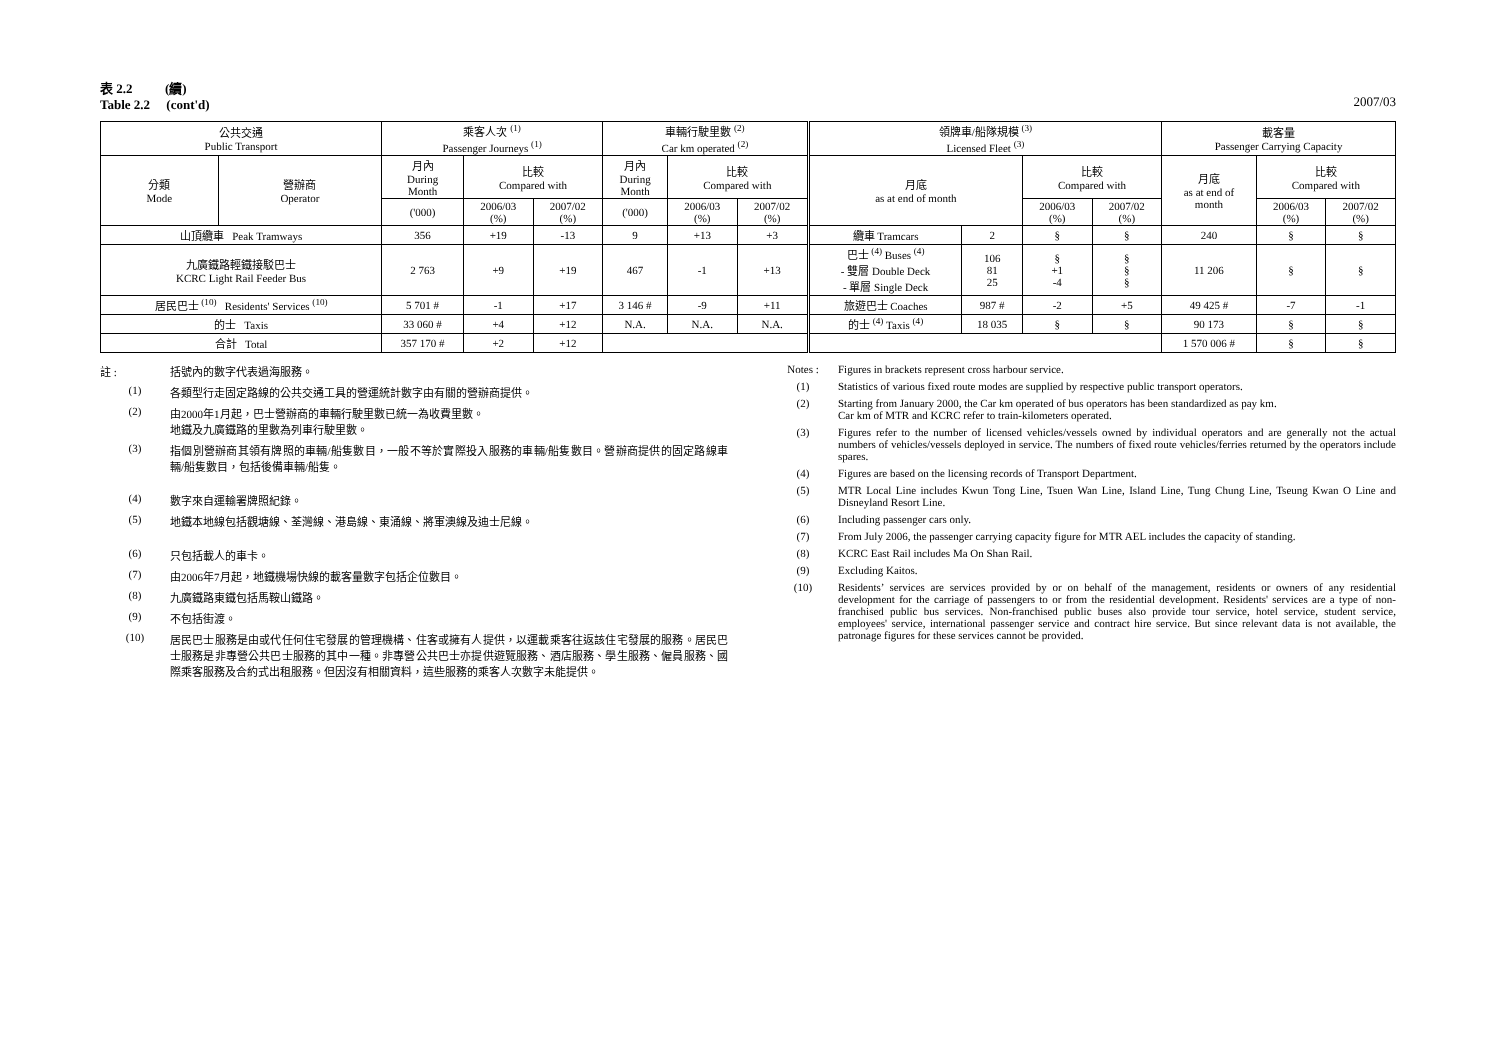表 2.2 (續)
Table 2.2 (cont'd)
2007/03
| 公共交通 Public Transport | | 乘客人次 <sup>(1)</sup> Passenger Journeys <sup>(1)</sup> | | | 車輛行駛里數 <sup>(2)</sup> Car km operated <sup>(2)</sup> | | | 領牌車/船隊規模 <sup>(3)</sup> Licensed Fleet <sup>(3)</sup> | | | | 載客量 Passenger Carrying Capacity | | |
| --- | --- | --- | --- | --- | --- | --- | --- | --- | --- | --- | --- | --- | --- | --- |
| 分類 Mode | 營辦商 Operator | 月內 During Month | 比較 Compared with | | 月內 During Month | 比較 Compared with | | 月底 as at end of month | | 比較 Compared with | | 月底 as at end of month | 比較 Compared with | |
| | | ('000) | 2006/03 (%) | 2007/02 (%) | ('000) | 2006/03 (%) | 2007/02 (%) | | | 2006/03 (%) | 2007/02 (%) | | 2006/03 (%) | 2007/02 (%) |
| 山頂纜車 Peak Tramways | | 356 | +19 | -13 | 9 | +13 | +3 | 纜車 Tramcars | 2 | § | § | 240 | § | § |
| 九廣鐵路輕鐵接駁巴士 KCRC Light Rail Feeder Bus | | 2 763 | +9 | +19 | 467 | -1 | +13 | 巴士 <sup>(4)</sup> Buses <sup>(4)</sup> - 雙層 Double Deck - 單層 Single Deck | 106 81 25 | § +1 -4 | § § § | 11 206 | § | § |
| 居民巴士 <sup>(10)</sup> Residents' Services <sup>(10)</sup> | | 5 701 # | -1 | +17 | 3 146 # | -9 | +11 | 旅遊巴士 Coaches | 987 # | -2 | +5 | 49 425 # | -7 | -1 |
| 的士 Taxis | | 33 060 # | +4 | +12 | N.A. | N.A. | N.A. | 的士 <sup>(4)</sup> Taxis <sup>(4)</sup> | 18 035 | § | § | 90 173 | § | § |
| 合計 Total | | 357 170 # | +2 | +12 | | | | | | | | 1 570 006 # | § | § |
註 : 括號內的數字代表過海服務。
(1) 各類型行走固定路線的公共交通工具的營運統計數字由有關的營辦商提供。
(2) 由2000年1月起，巴士營辦商的車輛行駛里數已統一為收費里數。
地鐵及九廣鐵路的里數為列車行駛里數。
(3) 指個別營辦商其領有牌照的車輛/船隻數目，一般不等於實際投入服務的車輛/船隻數目。營辦商提供的固定路線車輛/船隻數目，包括後備車輛/船隻。
(4) 數字來自運輸署牌照紀錄。
(5) 地鐵本地線包括觀塘線、荃灣線、港島線、東涌線、將軍澳線及迪士尼線。
(6) 只包括載人的車卡。
(7) 由2006年7月起，地鐵機場快線的載客量數字包括企位數目。
(8) 九廣鐵路東鐵包括馬鞍山鐵路。
(9) 不包括街渡。
(10) 居民巴士服務是由或代任何住宅發展的管理機構、住客或擁有人提供，以運載乘客往返該住宅發展的服務。居民巴士服務是非專營公共巴士服務的其中一種。非專營公共巴士亦提供遊覽服務、酒店服務、學生服務、僱員服務、國際乘客服務及合約式出租服務。但因沒有相關資料，這些服務的乘客人次數字未能提供。
Notes : Figures in brackets represent cross harbour service.
(1) Statistics of various fixed route modes are supplied by respective public transport operators.
(2) Starting from January 2000, the Car km operated of bus operators has been standardized as pay km.
Car km of MTR and KCRC refer to train-kilometers operated.
(3) Figures refer to the number of licensed vehicles/vessels owned by individual operators and are generally not the actual numbers of vehicles/vessels deployed in service. The numbers of fixed route vehicles/ferries returned by the operators include spares.
(4) Figures are based on the licensing records of Transport Department.
(5) MTR Local Line includes Kwun Tong Line, Tsuen Wan Line, Island Line, Tung Chung Line, Tseung Kwan O Line and Disneyland Resort Line.
(6) Including passenger cars only.
(7) From July 2006, the passenger carrying capacity figure for MTR AEL includes the capacity of standing.
(8) KCRC East Rail includes Ma On Shan Rail.
(9) Excluding Kaitos.
(10) Residents’ services are services provided by or on behalf of the management, residents or owners of any residential development for the carriage of passengers to or from the residential development. Residents' services are a type of non-franchised public bus services. Non-franchised public buses also provide tour service, hotel service, student service, employees' service, international passenger service and contract hire service. But since relevant data is not available, the patronage figures for these services cannot be provided.